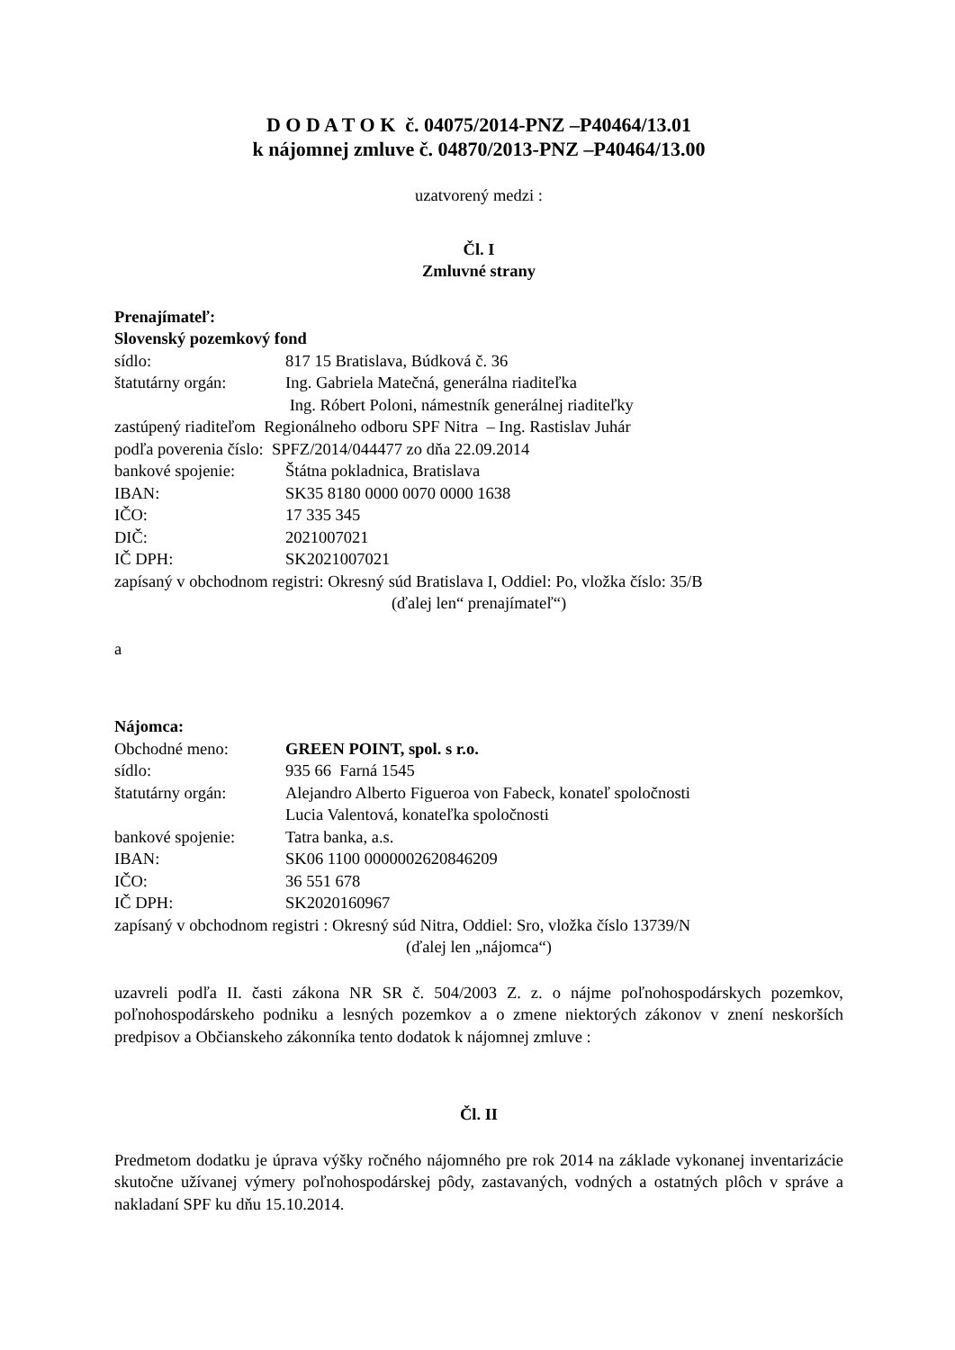D O D A T O K č. 04075/2014-PNZ –P40464/13.01
k nájomnej zmluve č. 04870/2013-PNZ –P40464/13.00
uzatvorený medzi :
Čl. I
Zmluvné strany
Prenajímateľ:
Slovenský pozemkový fond
sídlo: 817 15 Bratislava, Búdková č. 36
štatutárny orgán: Ing. Gabriela Matečná, generálna riaditeľka
Ing. Róbert Poloni, námestník generálnej riaditeľky
zastúpený riaditeľom Regionálneho odboru SPF Nitra – Ing. Rastislav Juhár
podľa poverenia číslo: SPFZ/2014/044477 zo dňa 22.09.2014
bankové spojenie: Štátna pokladnica, Bratislava
IBAN: SK35 8180 0000 0070 0000 1638
IČO: 17 335 345
DIČ: 2021007021
IČ DPH: SK2021007021
zapísaný v obchodnom registri: Okresný súd Bratislava I, Oddiel: Po, vložka číslo: 35/B
(ďalej len“ prenajímateľ“)
a
Nájomca:
Obchodné meno: GREEN POINT, spol. s r.o.
sídlo: 935 66 Farná 1545
štatutárny orgán: Alejandro Alberto Figueroa von Fabeck, konateľ spoločnosti
Lucia Valentová, konateľka spoločnosti
bankové spojenie: Tatra banka, a.s.
IBAN: SK06 1100 0000002620846209
IČO: 36 551 678
IČ DPH: SK2020160967
zapísaný v obchodnom registri : Okresný súd Nitra, Oddiel: Sro, vložka číslo 13739/N
(ďalej len „nájomca“)
uzavreli podľa II. časti zákona NR SR č. 504/2003 Z. z. o nájme poľnohospodárskych pozemkov, poľnohospodárskeho podniku a lesných pozemkov a o zmene niektorých zákonov v znení neskorších predpisov a Občianskeho zákonníka tento dodatok k nájomnej zmluve :
Čl. II
Predmetom dodatku je úprava výšky ročného nájomného pre rok 2014 na základe vykonanej inventarizácie skutočne užívanej výmery poľnohospodárskej pôdy, zastavaných, vodných a ostatných plôch v správe a nakladaní SPF ku dňu 15.10.2014.